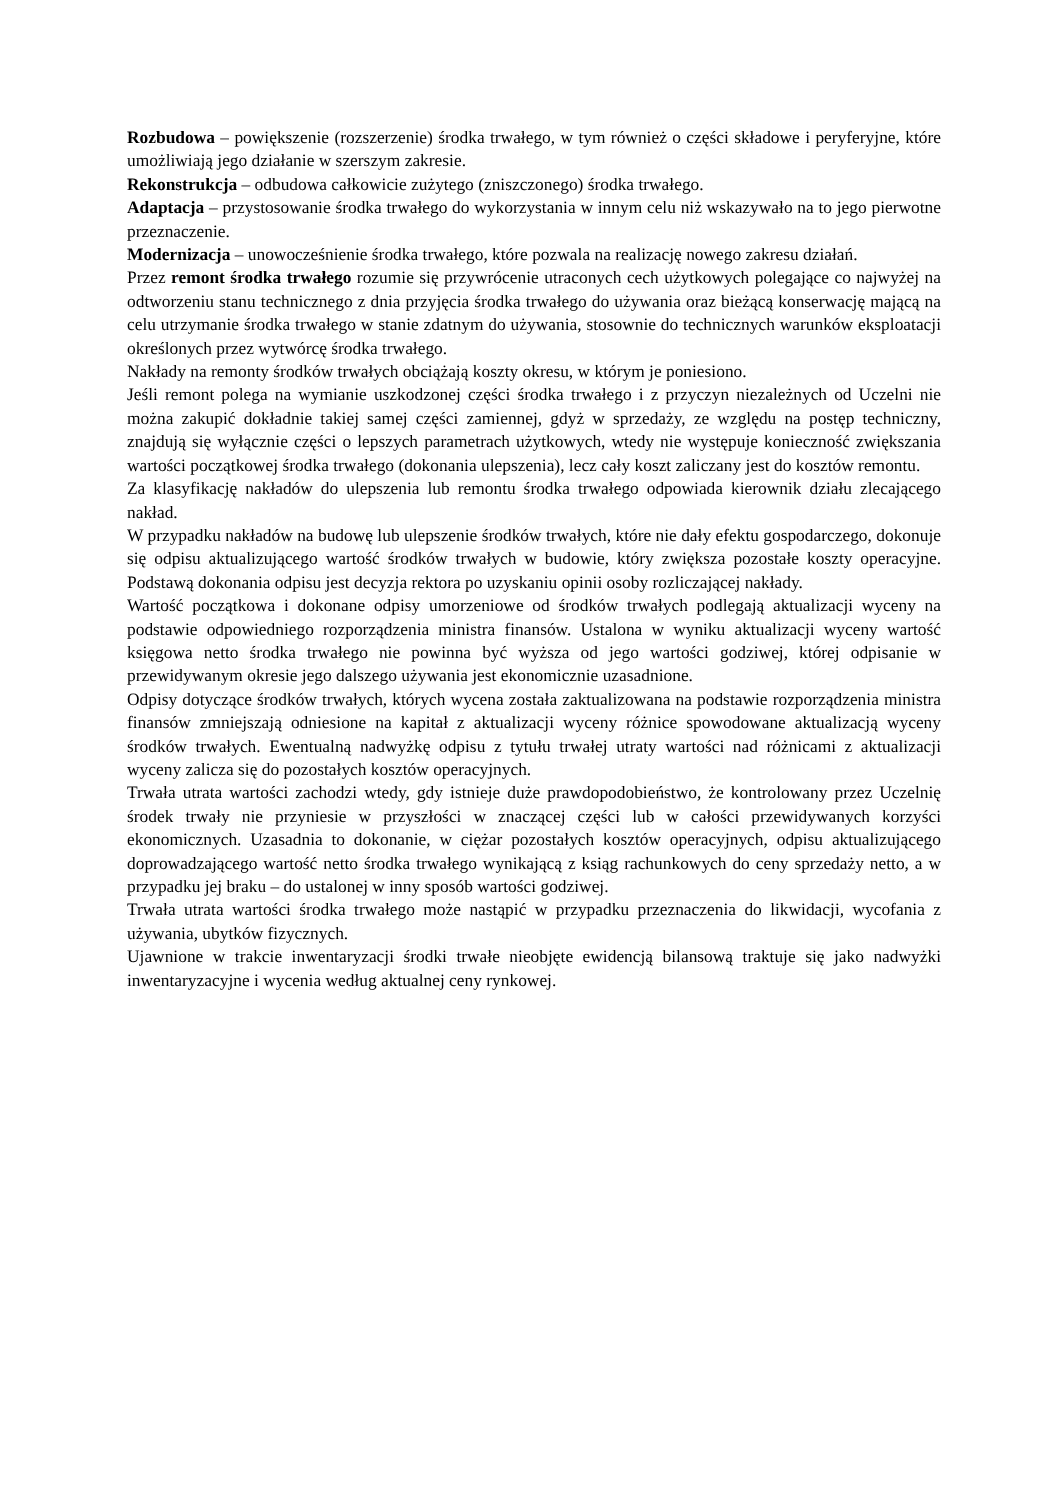Rozbudowa – powiększenie (rozszerzenie) środka trwałego, w tym również o części składowe i peryferyjne, które umożliwiają jego działanie w szerszym zakresie.
Rekonstrukcja – odbudowa całkowicie zużytego (zniszczonego) środka trwałego.
Adaptacja – przystosowanie środka trwałego do wykorzystania w innym celu niż wskazywało na to jego pierwotne przeznaczenie.
Modernizacja – unowocześnienie środka trwałego, które pozwala na realizację nowego zakresu działań.
Przez remont środka trwałego rozumie się przywrócenie utraconych cech użytkowych polegające co najwyżej na odtworzeniu stanu technicznego z dnia przyjęcia środka trwałego do używania oraz bieżącą konserwację mającą na celu utrzymanie środka trwałego w stanie zdatnym do używania, stosownie do technicznych warunków eksploatacji określonych przez wytwórcę środka trwałego.
Nakłady na remonty środków trwałych obciążają koszty okresu, w którym je poniesiono.
Jeśli remont polega na wymianie uszkodzonej części środka trwałego i z przyczyn niezależnych od Uczelni nie można zakupić dokładnie takiej samej części zamiennej, gdyż w sprzedaży, ze względu na postęp techniczny, znajdują się wyłącznie części o lepszych parametrach użytkowych, wtedy nie występuje konieczność zwiększania wartości początkowej środka trwałego (dokonania ulepszenia), lecz cały koszt zaliczany jest do kosztów remontu.
Za klasyfikację nakładów do ulepszenia lub remontu środka trwałego odpowiada kierownik działu zlecającego nakład.
W przypadku nakładów na budowę lub ulepszenie środków trwałych, które nie dały efektu gospodarczego, dokonuje się odpisu aktualizującego wartość środków trwałych w budowie, który zwiększa pozostałe koszty operacyjne. Podstawą dokonania odpisu jest decyzja rektora po uzyskaniu opinii osoby rozliczającej nakłady.
Wartość początkowa i dokonane odpisy umorzeniowe od środków trwałych podlegają aktualizacji wyceny na podstawie odpowiedniego rozporządzenia ministra finansów. Ustalona w wyniku aktualizacji wyceny wartość księgowa netto środka trwałego nie powinna być wyższa od jego wartości godziwej, której odpisanie w przewidywanym okresie jego dalszego używania jest ekonomicznie uzasadnione.
Odpisy dotyczące środków trwałych, których wycena została zaktualizowana na podstawie rozporządzenia ministra finansów zmniejszają odniesione na kapitał z aktualizacji wyceny różnice spowodowane aktualizacją wyceny środków trwałych. Ewentualną nadwyżkę odpisu z tytułu trwałej utraty wartości nad różnicami z aktualizacji wyceny zalicza się do pozostałych kosztów operacyjnych.
Trwała utrata wartości zachodzi wtedy, gdy istnieje duże prawdopodobieństwo, że kontrolowany przez Uczelnię środek trwały nie przyniesie w przyszłości w znaczącej części lub w całości przewidywanych korzyści ekonomicznych. Uzasadnia to dokonanie, w ciężar pozostałych kosztów operacyjnych, odpisu aktualizującego doprowadzającego wartość netto środka trwałego wynikającą z ksiąg rachunkowych do ceny sprzedaży netto, a w przypadku jej braku – do ustalonej w inny sposób wartości godziwej.
Trwała utrata wartości środka trwałego może nastąpić w przypadku przeznaczenia do likwidacji, wycofania z używania, ubytków fizycznych.
Ujawnione w trakcie inwentaryzacji środki trwałe nieobjęte ewidencją bilansową traktuje się jako nadwyżki inwentaryzacyjne i wycenia według aktualnej ceny rynkowej.